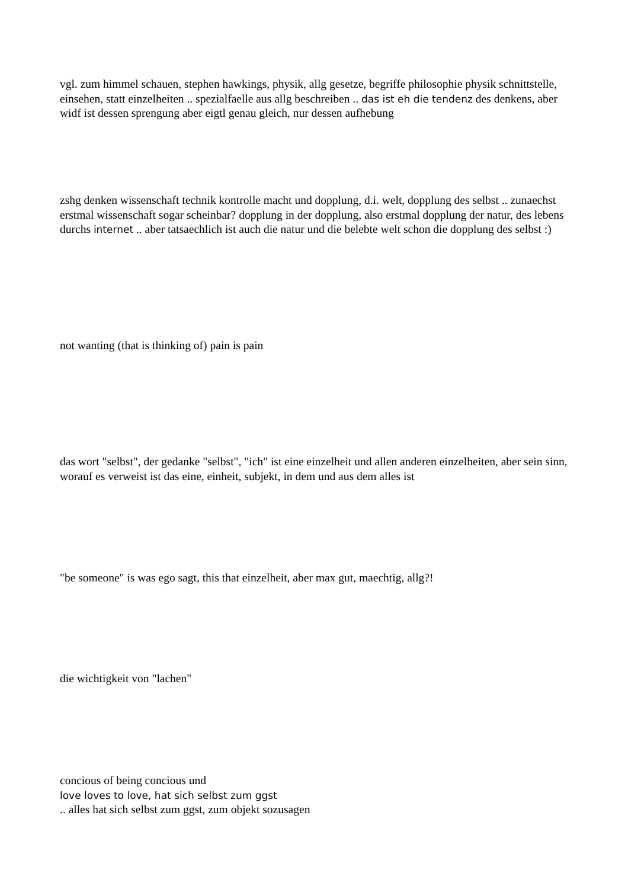vgl. zum himmel schauen, stephen hawkings, physik, allg gesetze, begriffe philosophie physik schnittstelle, einsehen, statt einzelheiten .. spezialfaelle aus allg beschreiben .. das ist eh die tendenz des denkens, aber widf ist dessen sprengung aber eigtl genau gleich, nur dessen aufhebung
zshg denken wissenschaft technik kontrolle macht und dopplung, d.i. welt, dopplung des selbst .. zunaechst erstmal wissenschaft sogar scheinbar? dopplung in der dopplung, also erstmal dopplung der natur, des lebens durchs internet .. aber tatsaechlich ist auch die natur und die belebte welt schon die dopplung des selbst :)
not wanting (that is thinking of) pain is pain
das wort "selbst", der gedanke "selbst", "ich" ist eine einzelheit und allen anderen einzelheiten, aber sein sinn, worauf es verweist ist das eine, einheit, subjekt, in dem und aus dem alles ist
"be someone" is was ego sagt, this that einzelheit, aber max gut, maechtig, allg?!
die wichtigkeit von "lachen"
concious of being concious und
love loves to love, hat sich selbst zum ggst
.. alles hat sich selbst zum ggst, zum objekt sozusagen